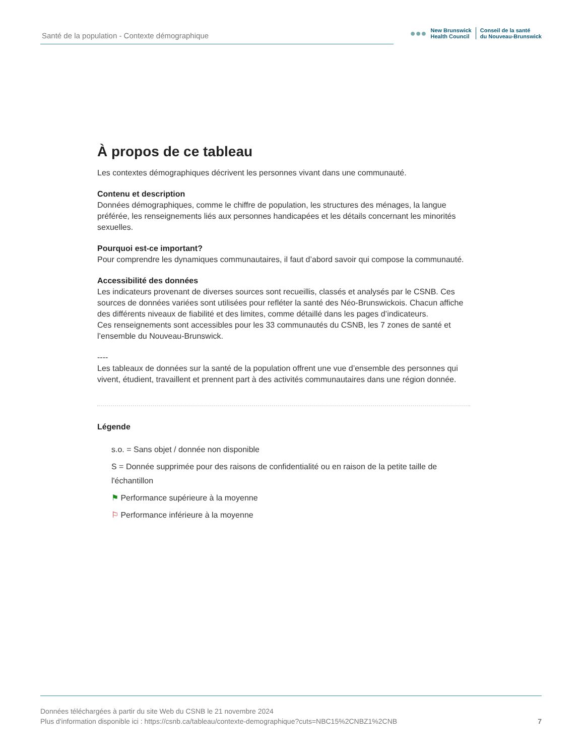Santé de la population - Contexte démographique
●●● New Brunswick
Health Council Conseil de la santé
du Nouveau-Brunswick
À propos de ce tableau
Les contextes démographiques décrivent les personnes vivant dans une communauté.
Contenu et description
Données démographiques, comme le chiffre de population, les structures des ménages, la langue préférée, les renseignements liés aux personnes handicapées et les détails concernant les minorités sexuelles.
Pourquoi est-ce important?
Pour comprendre les dynamiques communautaires, il faut d’abord savoir qui compose la communauté.
Accessibilité des données
Les indicateurs provenant de diverses sources sont recueillis, classés et analysés par le CSNB. Ces sources de données variées sont utilisées pour refléter la santé des Néo-Brunswickois. Chacun affiche des différents niveaux de fiabilité et des limites, comme détaillé dans les pages d’indicateurs.
Ces renseignements sont accessibles pour les 33 communautés du CSNB, les 7 zones de santé et l’ensemble du Nouveau-Brunswick.
----
Les tableaux de données sur la santé de la population offrent une vue d’ensemble des personnes qui vivent, étudient, travaillent et prennent part à des activités communautaires dans une région donnée.
Légende
s.o. = Sans objet / donnée non disponible
S = Donnée supprimée pour des raisons de confidentialité ou en raison de la petite taille de l'échantillon
⚑ Performance supérieure à la moyenne
⚐ Performance inférieure à la moyenne
Données téléchargées à partir du site Web du CSNB le 21 novembre 2024
Plus d'information disponible ici : https://csnb.ca/tableau/contexte-demographique?cuts=NBC15%2CNBZ1%2CNB
7